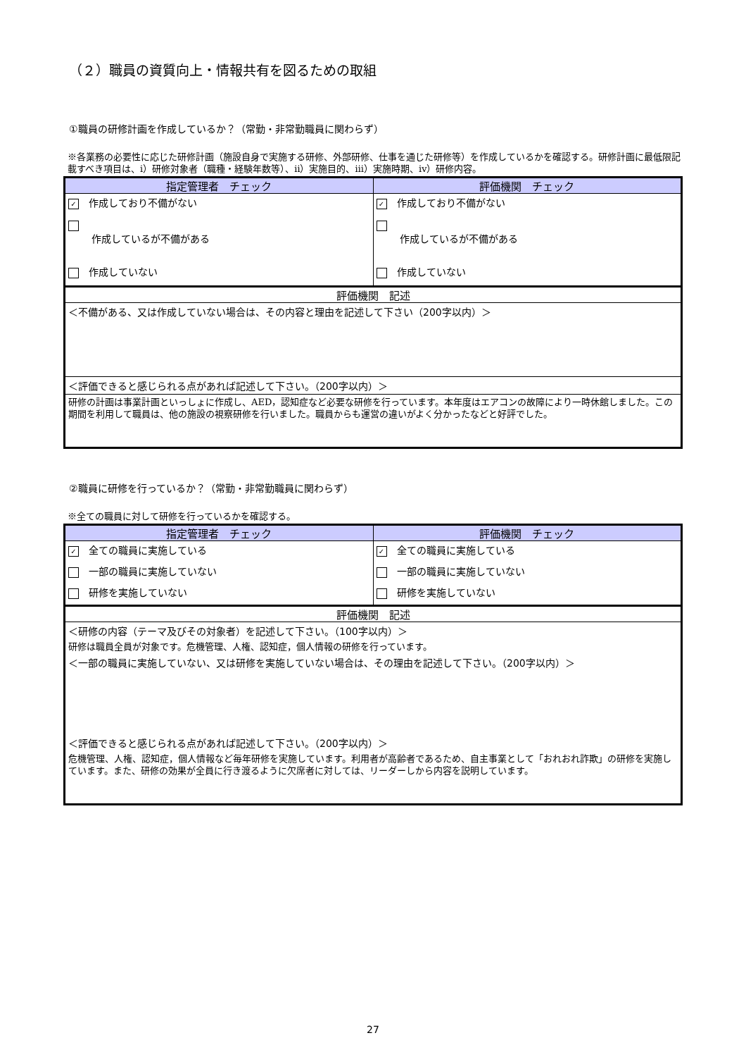（２）職員の資質向上・情報共有を図るための取組
①職員の研修計画を作成しているか？（常勤・非常勤職員に関わらず）
※各業務の必要性に応じた研修計画（施設自身で実施する研修、外部研修、仕事を通じた研修等）を作成しているかを確認する。研修計画に最低限記載すべき項目は、ⅰ）研修対象者（職種・経験年数等）、ⅱ）実施目的、ⅲ）実施時期、ⅳ）研修内容。
| 指定管理者 チェック | 評価機関 チェック |
| --- | --- |
| ✓ 作成しており不備がない | ✓ 作成しており不備がない |
| 作成しているが不備がある | 作成しているが不備がある |
| 作成していない | 作成していない |
| 評価機関 記述 | |
| ＜不備がある、又は作成していない場合は、その内容と理由を記述して下さい（200字以内）＞ | |
| ＜評価できると感じられる点があれば記述して下さい。（200字以内）＞ | |
| 研修の計画は事業計画といっしょに作成し、AED，認知症など必要な研修を行っています。本年度はエアコンの故障により一時休館しました。この期間を利用して職員は、他の施設の視察研修を行いました。職員からも運営の違いがよく分かったなどと好評でした。 | |
②職員に研修を行っているか？（常勤・非常勤職員に関わらず）
※全ての職員に対して研修を行っているかを確認する。
| 指定管理者 チェック | 評価機関 チェック |
| --- | --- |
| ✓ 全ての職員に実施している | ✓ 全ての職員に実施している |
| 一部の職員に実施していない | 一部の職員に実施していない |
| 研修を実施していない | 研修を実施していない |
| 評価機関 記述 | |
| ＜研修の内容（テーマ及びその対象者）を記述して下さい。（100字以内）＞ | |
| 研修は職員全員が対象です。危機管理、人権、認知症，個人情報の研修を行っています。 | |
| ＜一部の職員に実施していない、又は研修を実施していない場合は、その理由を記述して下さい。（200字以内）＞ | |
| ＜評価できると感じられる点があれば記述して下さい。（200字以内）＞ | |
| 危機管理、人権、認知症，個人情報など毎年研修を実施しています。利用者が高齢者であるため、自主事業として「おれおれ詐欺」の研修を実施しています。また、研修の効果が全員に行き渡るように欠席者に対しては、リーダーしから内容を説明しています。 | |
27